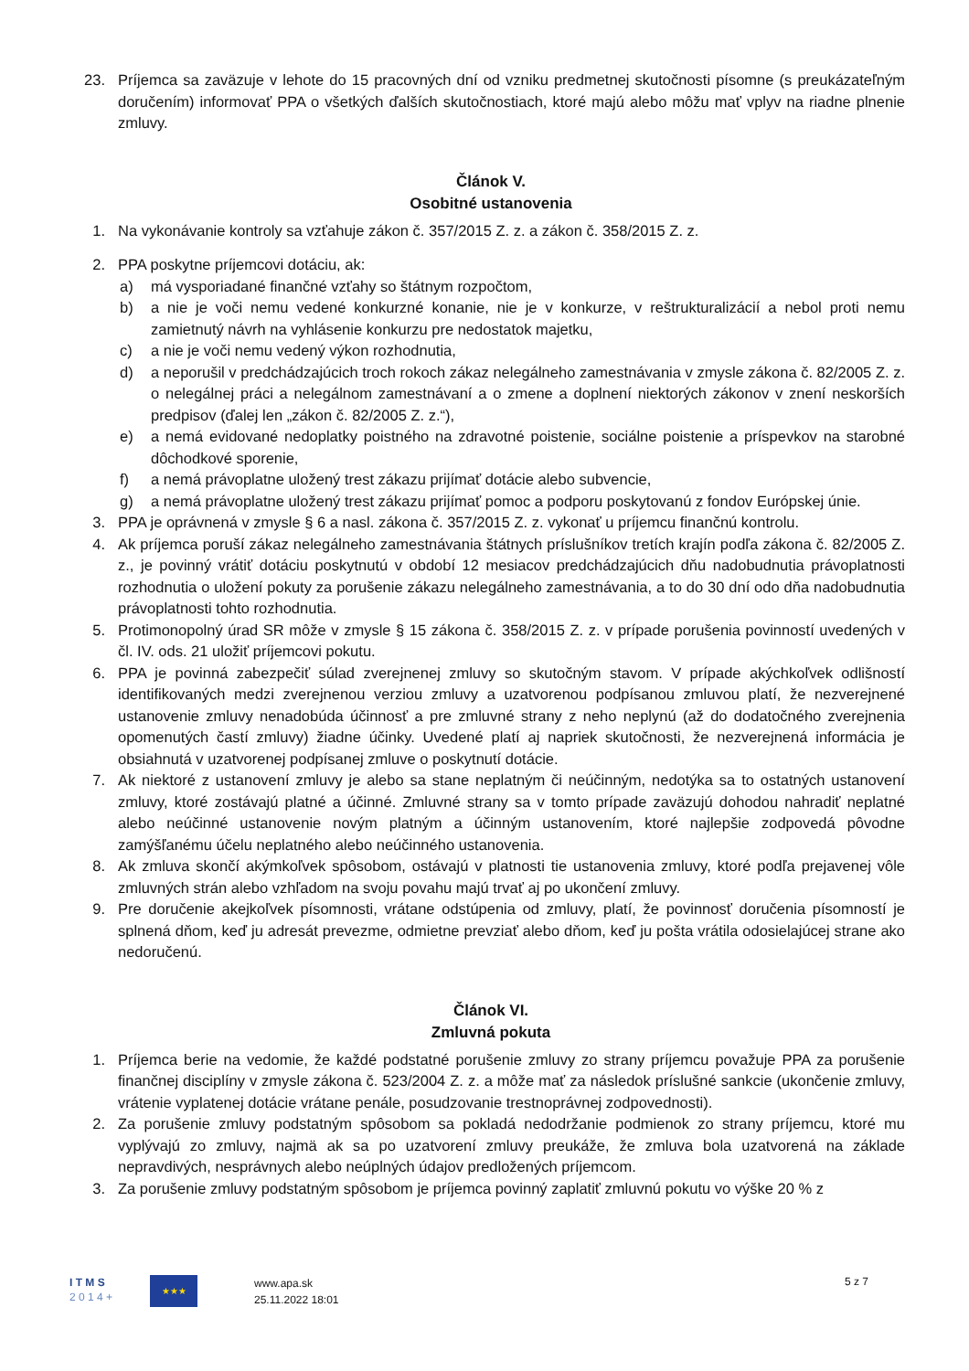23. Príjemca sa zaväzuje v lehote do 15 pracovných dní od vzniku predmetnej skutočnosti písomne (s preukázateľným doručením) informovať PPA o všetkých ďalších skutočnostiach, ktoré majú alebo môžu mať vplyv na riadne plnenie zmluvy.
Článok V.
Osobitné ustanovenia
1. Na vykonávanie kontroly sa vzťahuje zákon č. 357/2015 Z. z. a zákon č. 358/2015 Z. z.
2. PPA poskytne príjemcovi dotáciu, ak:
a) má vysporiadané finančné vzťahy so štátnym rozpočtom,
b) a nie je voči nemu vedené konkurzné konanie, nie je v konkurze, v reštrukturalizácií a nebol proti nemu zamietnutý návrh na vyhlásenie konkurzu pre nedostatok majetku,
c) a nie je voči nemu vedený výkon rozhodnutia,
d) a neporušil v predchádzajúcich troch rokoch zákaz nelegálneho zamestnávania v zmysle zákona č. 82/2005 Z. z. o nelegálnej práci a nelegálnom zamestnávaní a o zmene a doplnení niektorých zákonov v znení neskorších predpisov (ďalej len „zákon č. 82/2005 Z. z.“),
e) a nemá evidované nedoplatky poistného na zdravotné poistenie, sociálne poistenie a príspevkov na starobné dôchodkové sporenie,
f) a nemá právoplatne uložený trest zákazu prijímať dotácie alebo subvencie,
g) a nemá právoplatne uložený trest zákazu prijímať pomoc a podporu poskytovanú z fondov Európskej únie.
3. PPA je oprávnená v zmysle § 6 a nasl. zákona č. 357/2015 Z. z. vykonať u príjemcu finančnú kontrolu.
4. Ak príjemca poruší zákaz nelegálneho zamestnávania štátnych príslušníkov tretích krajín podľa zákona č. 82/2005 Z. z., je povinný vrátiť dotáciu poskytnutú v období 12 mesiacov predchádzajúcich dňu nadobudnutia právoplatnosti rozhodnutia o uložení pokuty za porušenie zákazu nelegálneho zamestnávania, a to do 30 dní odo dňa nadobudnutia právoplatnosti tohto rozhodnutia.
5. Protimonopolný úrad SR môže v zmysle § 15 zákona č. 358/2015 Z. z. v prípade porušenia povinností uvedených v čl. IV. ods. 21 uložiť príjemcovi pokutu.
6. PPA je povinná zabezpečiť súlad zverejnenej zmluvy so skutočným stavom. V prípade akýchkoľvek odlišností identifikovaných medzi zverejnenou verziou zmluvy a uzatvorenou podpísanou zmluvou platí, že nezverejnené ustanovenie zmluvy nenadobúda účinnosť a pre zmluvné strany z neho neplynú (až do dodatočného zverejnenia opomenutých častí zmluvy) žiadne účinky. Uvedené platí aj napriek skutočnosti, že nezverejnená informácia je obsiahnutá v uzatvorenej podpísanej zmluve o poskytnutí dotácie.
7. Ak niektoré z ustanovení zmluvy je alebo sa stane neplatným či neúčinným, nedotýka sa to ostatných ustanovení zmluvy, ktoré zostávajú platné a účinné. Zmluvné strany sa v tomto prípade zaväzujú dohodou nahradiť neplatné alebo neúčinné ustanovenie novým platným a účinným ustanovením, ktoré najlepšie zodpovedá pôvodne zamýšľanému účelu neplatného alebo neúčinného ustanovenia.
8. Ak zmluva skončí akýmkoľvek spôsobom, ostávajú v platnosti tie ustanovenia zmluvy, ktoré podľa prejavenej vôle zmluvných strán alebo vzhľadom na svoju povahu majú trvať aj po ukončení zmluvy.
9. Pre doručenie akejkoľvek písomnosti, vrátane odstúpenia od zmluvy, platí, že povinnosť doručenia písomností je splnená dňom, keď ju adresát prevezme, odmietne prevziať alebo dňom, keď ju pošta vrátila odosielajúcej strane ako nedoručenú.
Článok VI.
Zmluvná pokuta
1. Príjemca berie na vedomie, že každé podstatné porušenie zmluvy zo strany príjemcu považuje PPA za porušenie finančnej disciplíny v zmysle zákona č. 523/2004 Z. z. a môže mať za následok príslušné sankcie (ukončenie zmluvy, vrátenie vyplatenej dotácie vrátane penále, posudzovanie trestnoprávnej zodpovednosti).
2. Za porušenie zmluvy podstatným spôsobom sa pokladá nedodržanie podmienok zo strany príjemcu, ktoré mu vyplývajú zo zmluvy, najmä ak sa po uzatvorení zmluvy preukáže, že zmluva bola uzatvorená na základe nepravdivých, nesprávnych alebo neúplných údajov predložených príjemcom.
3. Za porušenie zmluvy podstatným spôsobom je príjemca povinný zaplatiť zmluvnú pokutu vo výške 20 % z
I T M S
2 0 1 4 +
★★★
www.apa.sk
25.11.2022 18:01
5 z 7